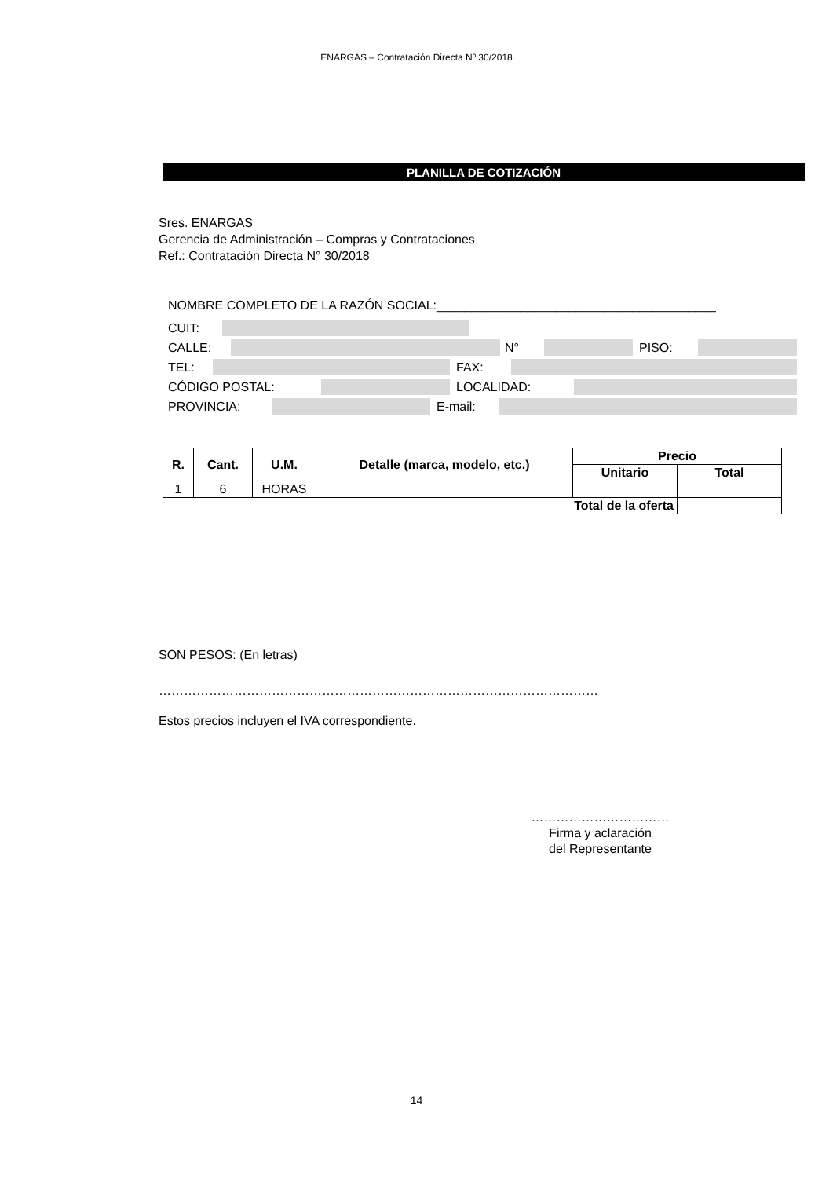ENARGAS – Contratación Directa Nº 30/2018
PLANILLA DE COTIZACIÓN
Sres. ENARGAS
Gerencia de Administración – Compras y Contrataciones
Ref.: Contratación Directa N° 30/2018
NOMBRE COMPLETO DE LA RAZÓN SOCIAL:________________________________________
CUIT:
CALLE: N° PISO:
TEL: FAX:
CÓDIGO POSTAL: LOCALIDAD:
PROVINCIA: E-mail:
| R. | Cant. | U.M. | Detalle (marca, modelo, etc.) | Precio | |
| --- | --- | --- | --- | --- | --- |
| | | | | Unitario | Total |
| 1 | 6 | HORAS | | | |
| Total de la oferta | | | | | |
SON PESOS: (En letras)
……………………………………………………………………………………………
Estos precios incluyen el IVA correspondiente.
……………………………
Firma y aclaración
del Representante
14